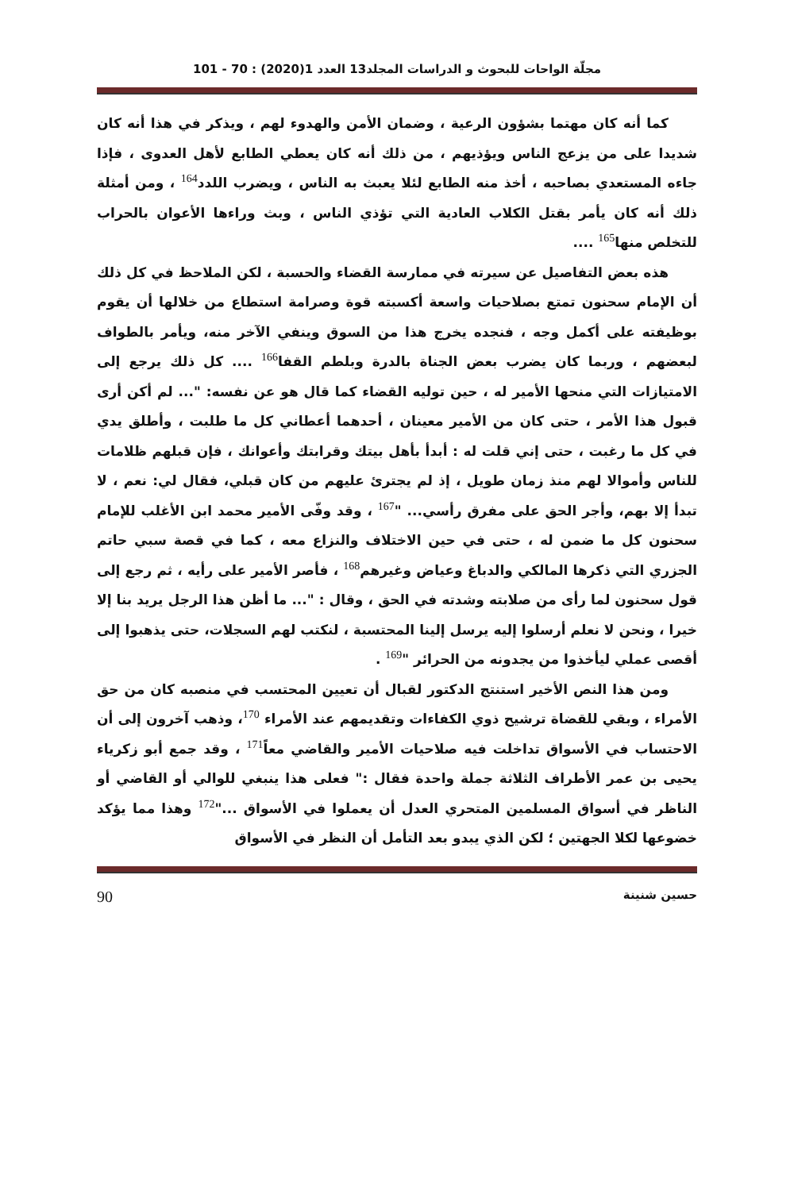مجلّة الواحات للبحوث و الدراسات المجلد13 العدد 1(2020) : 70 - 101
كما أنه كان مهتما بشؤون الرعية ، وضمان الأمن والهدوء لهم ، ويذكر في هذا أنه كان شديدا على من يزعج الناس ويؤذيهم ، من ذلك أنه كان يعطي الطابع لأهل العدوى ، فإذا جاءه المستعدي بصاحبه ، أخذ منه الطابع لئلا يعبث به الناس ، ويضرب اللدد<sup>164</sup> ، ومن أمثلة ذلك أنه كان يأمر بقتل الكلاب العادية التي تؤذي الناس ، وبث وراءها الأعوان بالحراب للتخلص منها<sup>165</sup> ....
هذه بعض التفاصيل عن سيرته في ممارسة القضاء والحسبة ، لكن الملاحظ في كل ذلك أن الإمام سحنون تمتع بصلاحيات واسعة أكسبته قوة وصرامة استطاع من خلالها أن يقوم بوظيفته على أكمل وجه ، فنجده يخرج هذا من السوق وينفي الآخر منه، ويأمر بالطواف لبعضهم ، وربما كان يضرب بعض الجناة بالدرة وبلطم القفا<sup>166</sup> .... كل ذلك يرجع إلى الامتيازات التي منحها الأمير له ، حين توليه القضاء كما قال هو عن نفسه: "... لم أكن أرى قبول هذا الأمر ، حتى كان من الأمير معينان ، أحدهما أعطاني كل ما طلبت ، وأطلق يدي في كل ما رغبت ، حتى إني قلت له : أبدأ بأهل بيتك وقرابتك وأعوانك ، فإن قبلهم ظلامات للناس وأموالا لهم منذ زمان طويل ، إذ لم يجترئ عليهم من كان قبلي، فقال لي: نعم ، لا تبدأ إلا بهم، وأجر الحق على مفرق رأسي... "<sup>167</sup> ، وقد وفّى الأمير محمد ابن الأغلب للإمام سحنون كل ما ضمن له ، حتى في حين الاختلاف والنزاع معه ، كما في قصة سبي حاتم الجزري التي ذكرها المالكي والدباغ وعياض وغيرهم<sup>168</sup> ، فأصر الأمير على رأيه ، ثم رجع إلى قول سحنون لما رأى من صلابته وشدته في الحق ، وقال : "... ما أظن هذا الرجل يريد بنا إلا خيرا ، ونحن لا نعلم أرسلوا إليه يرسل إلينا المحتسبة ، لنكتب لهم السجلات، حتى يذهبوا إلى أقصى عملي ليأخذوا من يجدونه من الحرائر "<sup>169</sup> .
ومن هذا النص الأخير استنتج الدكتور لقبال أن تعيين المحتسب في منصبه كان من حق الأمراء ، وبقي للقضاة ترشيح ذوي الكفاءات وتقديمهم عند الأمراء <sup>170</sup>، وذهب آخرون إلى أن الاحتساب في الأسواق تداخلت فيه صلاحيات الأمير والقاضي معاً<sup>171</sup> ، وقد جمع أبو زكرياء يحيى بن عمر الأطراف الثلاثة جملة واحدة فقال :" فعلى هذا ينبغي للوالي أو القاضي أو الناظر في أسواق المسلمين المتحري العدل أن يعملوا في الأسواق ..."<sup>172</sup> وهذا مما يؤكد خضوعها لكلا الجهتين ؛ لكن الذي يبدو بعد التأمل أن النظر في الأسواق
حسين شنينة 90